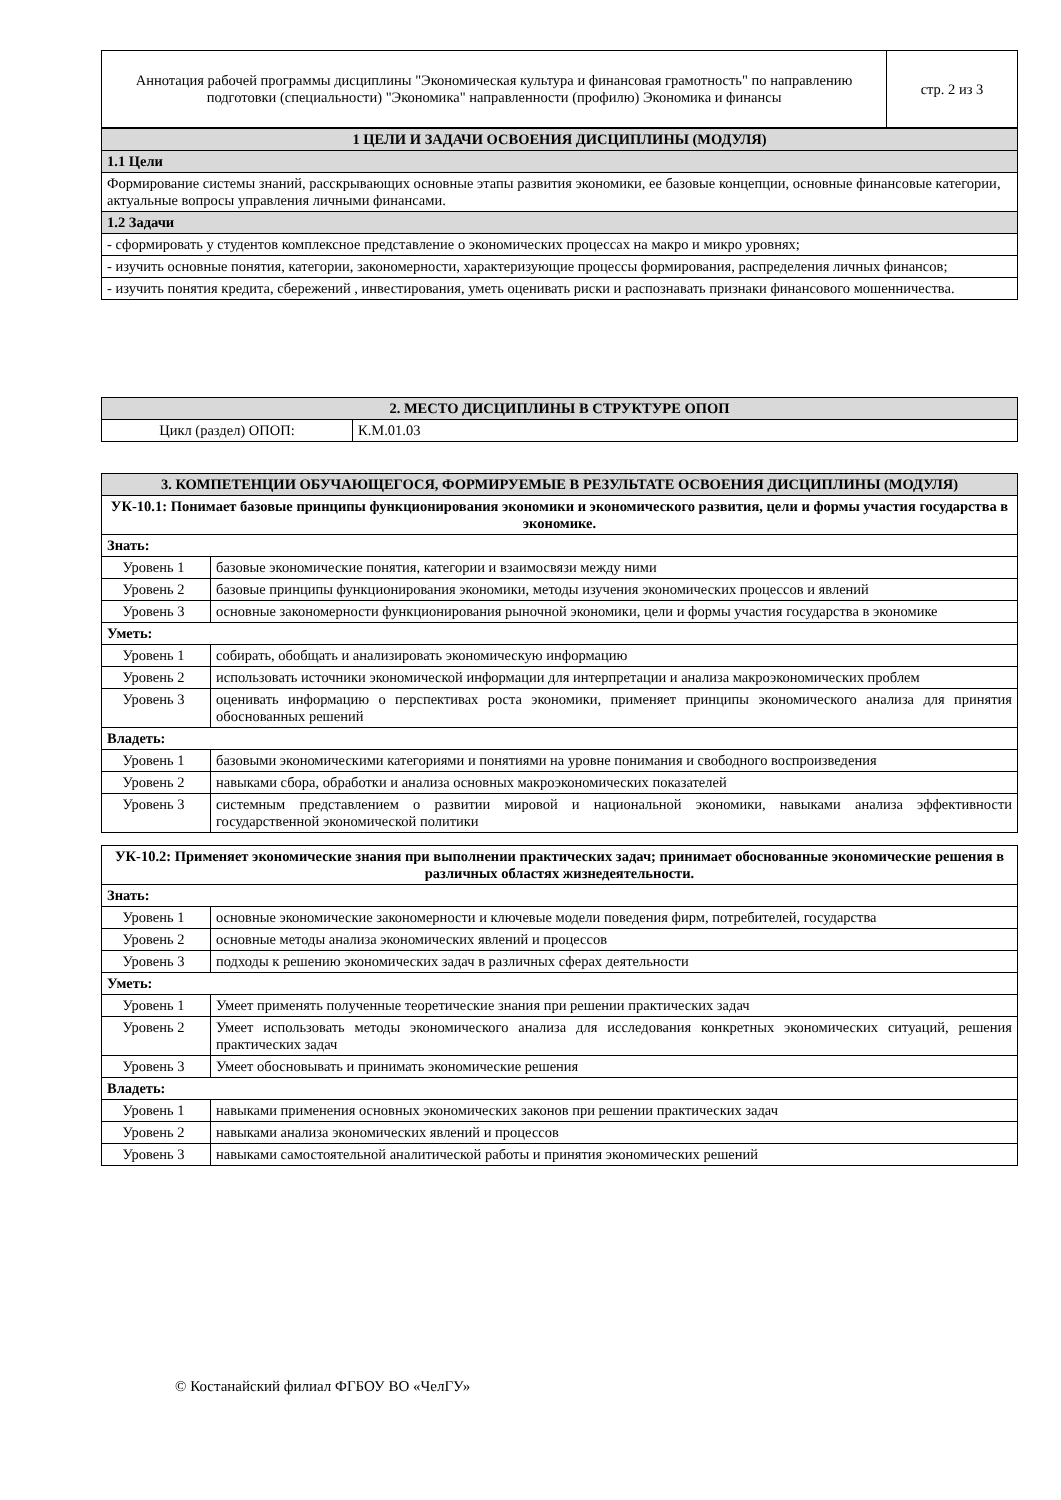| Аннотация рабочей программы дисциплины "Экономическая культура и финансовая грамотность" по направлению подготовки (специальности) "Экономика" направленности (профилю) Экономика и финансы | стр. 2 из 3 |
| 1 ЦЕЛИ И ЗАДАЧИ ОСВОЕНИЯ ДИСЦИПЛИНЫ (МОДУЛЯ) |
| 1.1 Цели |
| Формирование системы знаний, расскрывающих основные этапы развития экономики, ее базовые концепции, основные финансовые категории, актуальные вопросы управления личными финансами. |
| 1.2 Задачи |
| - сформировать у студентов комплексное представление о экономических процессах на макро и микро уровнях; |
| - изучить основные понятия, категории, закономерности, характеризующие процессы формирования, распределения личных финансов; |
| - изучить понятия кредита, сбережений , инвестирования, уметь оценивать риски и распознавать признаки финансового мошенничества. |
| 2. МЕСТО ДИСЦИПЛИНЫ В СТРУКТУРЕ ОПОП | |
| Цикл (раздел) ОПОП: | К.М.01.03 |
| 3. КОМПЕТЕНЦИИ ОБУЧАЮЩЕГОСЯ, ФОРМИРУЕМЫЕ В РЕЗУЛЬТАТЕ ОСВОЕНИЯ ДИСЦИПЛИНЫ (МОДУЛЯ) | |
| УК-10.1: Понимает базовые принципы функционирования экономики и экономического развития, цели и формы участия государства в экономике. | |
| Знать: | |
| Уровень 1 | базовые экономические понятия, категории и взаимосвязи между ними |
| Уровень 2 | базовые принципы функционирования экономики, методы изучения экономических процессов и явлений |
| Уровень 3 | основные закономерности функционирования рыночной экономики, цели и формы участия государства в экономике |
| Уметь: | |
| Уровень 1 | собирать, обобщать и анализировать экономическую информацию |
| Уровень 2 | использовать источники экономической информации для интерпретации и анализа макроэкономических проблем |
| Уровень 3 | оценивать информацию о перспективах роста экономики, применяет принципы экономического анализа для принятия обоснованных решений |
| Владеть: | |
| Уровень 1 | базовыми экономическими категориями и понятиями на уровне понимания и свободного воспроизведения |
| Уровень 2 | навыками сбора, обработки и анализа основных макроэкономических показателей |
| Уровень 3 | системным представлением о развитии мировой и национальной экономики, навыками анализа эффективности государственной экономической политики |
| УК-10.2: Применяет экономические знания при выполнении практических задач; принимает обоснованные экономические решения в различных областях жизнедеятельности. | |
| Знать: | |
| Уровень 1 | основные экономические закономерности и ключевые модели поведения фирм, потребителей, государства |
| Уровень 2 | основные методы анализа экономических явлений и процессов |
| Уровень 3 | подходы к решению экономических задач в различных сферах деятельности |
| Уметь: | |
| Уровень 1 | Умеет применять полученные теоретические знания при решении практических задач |
| Уровень 2 | Умеет использовать методы экономического анализа для исследования конкретных экономических ситуаций, решения практических задач |
| Уровень 3 | Умеет обосновывать и принимать экономические решения |
| Владеть: | |
| Уровень 1 | навыками применения основных экономических законов при решении практических задач |
| Уровень 2 | навыками анализа экономических явлений и процессов |
| Уровень 3 | навыками самостоятельной аналитической работы и принятия экономических решений |
© Костанайский филиал ФГБОУ ВО «ЧелГУ»